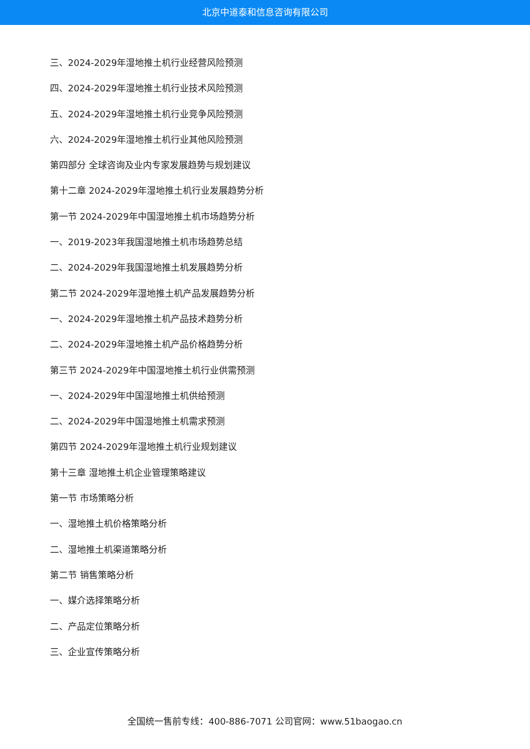北京中道泰和信息咨询有限公司
三、2024-2029年湿地推土机行业经营风险预测
四、2024-2029年湿地推土机行业技术风险预测
五、2024-2029年湿地推土机行业竞争风险预测
六、2024-2029年湿地推土机行业其他风险预测
第四部分 全球咨询及业内专家发展趋势与规划建议
第十二章 2024-2029年湿地推土机行业发展趋势分析
第一节 2024-2029年中国湿地推土机市场趋势分析
一、2019-2023年我国湿地推土机市场趋势总结
二、2024-2029年我国湿地推土机发展趋势分析
第二节 2024-2029年湿地推土机产品发展趋势分析
一、2024-2029年湿地推土机产品技术趋势分析
二、2024-2029年湿地推土机产品价格趋势分析
第三节 2024-2029年中国湿地推土机行业供需预测
一、2024-2029年中国湿地推土机供给预测
二、2024-2029年中国湿地推土机需求预测
第四节 2024-2029年湿地推土机行业规划建议
第十三章 湿地推土机企业管理策略建议
第一节 市场策略分析
一、湿地推土机价格策略分析
二、湿地推土机渠道策略分析
第二节 销售策略分析
一、媒介选择策略分析
二、产品定位策略分析
三、企业宣传策略分析
全国统一售前专线：400-886-7071 公司官网：www.51baogao.cn